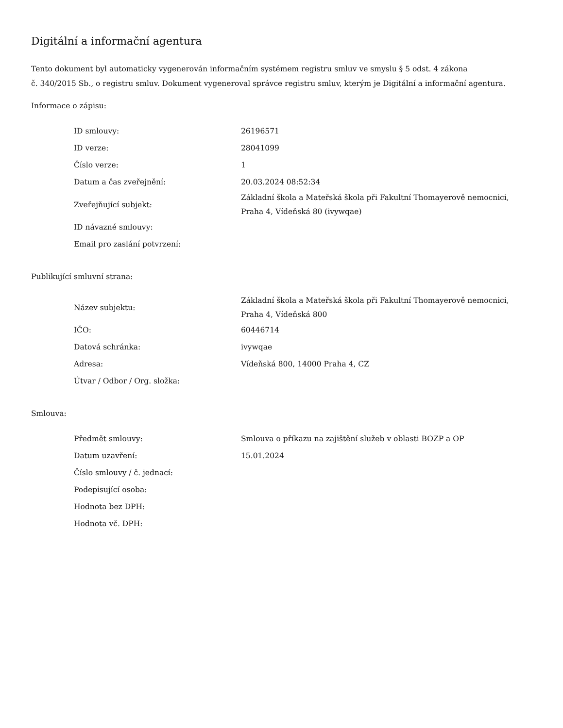Digitální a informační agentura
Tento dokument byl automaticky vygenerován informačním systémem registru smluv ve smyslu § 5 odst. 4 zákona
č. 340/2015 Sb., o registru smluv. Dokument vygeneroval správce registru smluv, kterým je Digitální a informační agentura.
Informace o zápisu:
| ID smlouvy: | 26196571 |
| ID verze: | 28041099 |
| Číslo verze: | 1 |
| Datum a čas zveřejnění: | 20.03.2024 08:52:34 |
| Zveřejňující subjekt: | Základní škola a Mateřská škola při Fakultní Thomayerově nemocnici, Praha 4, Vídeňská 80 (ivywqae) |
| ID návazné smlouvy: | |
| Email pro zaslání potvrzení: | |
Publikující smluvní strana:
| Název subjektu: | Základní škola a Mateřská škola při Fakultní Thomayerově nemocnici, Praha 4, Vídeňská 800 |
| IČO: | 60446714 |
| Datová schránka: | ivywqae |
| Adresa: | Vídeňská 800, 14000 Praha 4, CZ |
| Útvar / Odbor / Org. složka: | |
Smlouva:
| Předmět smlouvy: | Smlouva o příkazu na zajištění služeb v oblasti BOZP a OP |
| Datum uzavření: | 15.01.2024 |
| Číslo smlouvy / č. jednací: | |
| Podepisující osoba: | |
| Hodnota bez DPH: | |
| Hodnota vč. DPH: | |